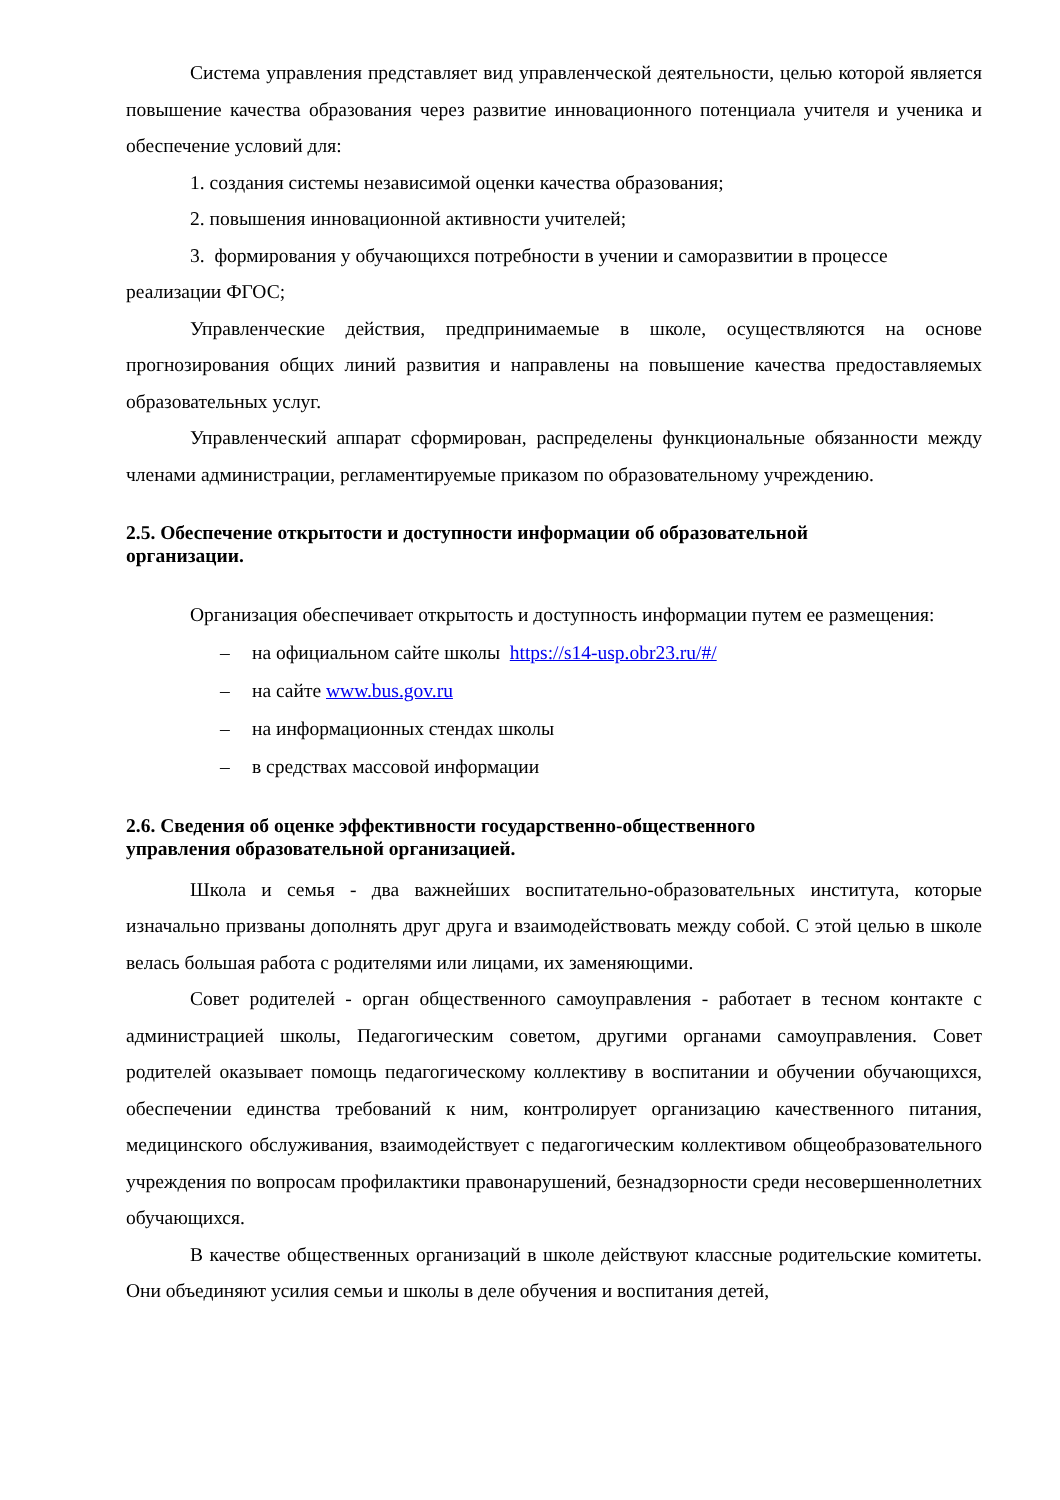Система управления представляет вид управленческой деятельности, целью которой является повышение качества образования через развитие инновационного потенциала учителя и ученика и обеспечение условий для:
1. создания системы независимой оценки качества образования;
2. повышения инновационной активности учителей;
3. формирования у обучающихся потребности в учении и саморазвитии в процессе реализации ФГОС;
Управленческие действия, предпринимаемые в школе, осуществляются на основе прогнозирования общих линий развития и направлены на повышение качества предоставляемых образовательных услуг.
Управленческий аппарат сформирован, распределены функциональные обязанности между членами администрации, регламентируемые приказом по образовательному учреждению.
2.5. Обеспечение открытости и доступности информации об образовательной
организации.
Организация обеспечивает открытость и доступность информации путем ее размещения:
– на официальном сайте школы https://s14-usp.obr23.ru/#/
– на сайте www.bus.gov.ru
– на информационных стендах школы
– в средствах массовой информации
2.6. Сведения об оценке эффективности государственно-общественного
управления образовательной организацией.
Школа и семья - два важнейших воспитательно-образовательных института, которые изначально призваны дополнять друг друга и взаимодействовать между собой. С этой целью в школе велась большая работа с родителями или лицами, их заменяющими.
Совет родителей - орган общественного самоуправления - работает в тесном контакте с администрацией школы, Педагогическим советом, другими органами самоуправления. Совет родителей оказывает помощь педагогическому коллективу в воспитании и обучении обучающихся, обеспечении единства требований к ним, контролирует организацию качественного питания, медицинского обслуживания, взаимодействует с педагогическим коллективом общеобразовательного учреждения по вопросам профилактики правонарушений, безнадзорности среди несовершеннолетних обучающихся.
В качестве общественных организаций в школе действуют классные родительские комитеты. Они объединяют усилия семьи и школы в деле обучения и воспитания детей,